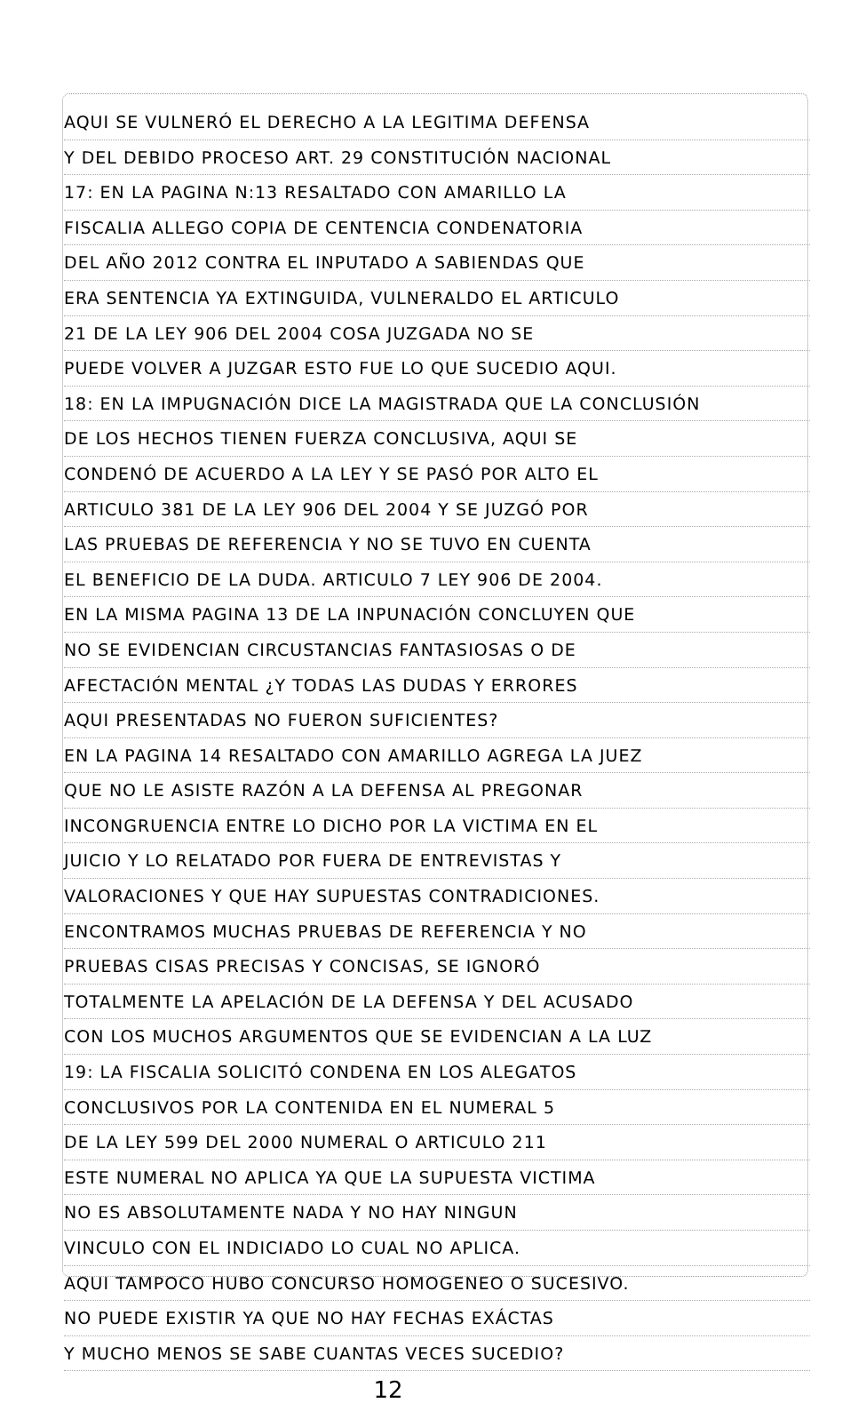AQUI SE VULNERÓ EL DERECHO A LA LEGITIMA DEFENSA
Y DEL DEBIDO PROCESO ART. 29 CONSTITUCIÓN NACIONAL
17: EN LA PAGINA N:13 RESALTADO CON AMARILLO LA
FISCALIA ALLEGO COPIA DE CENTENCIA CONDENATORIA
DEL AÑO 2012 CONTRA EL INPUTADO A SABIENDAS QUE
ERA SENTENCIA YA EXTINGUIDA, VULNERALDO EL ARTICULO
21 DE LA LEY 906 DEL 2004 COSA JUZGADA NO SE
PUEDE VOLVER A JUZGAR ESTO FUE LO QUE SUCEDIO AQUI.
18: EN LA IMPUGNACIÓN DICE LA MAGISTRADA QUE LA CONCLUSIÓN
DE LOS HECHOS TIENEN FUERZA CONCLUSIVA, AQUI SE
CONDENÓ DE ACUERDO A LA LEY Y SE PASÓ POR ALTO EL
ARTICULO 381 DE LA LEY 906 DEL 2004 Y SE JUZGÓ POR
LAS PRUEBAS DE REFERENCIA Y NO SE TUVO EN CUENTA
EL BENEFICIO DE LA DUDA. ARTICULO 7 LEY 906 DE 2004.
EN LA MISMA PAGINA 13 DE LA INPUNACIÓN CONCLUYEN QUE
NO SE EVIDENCIAN CIRCUSTANCIAS FANTASIOSAS O DE
AFECTACIÓN MENTAL ¿Y TODAS LAS DUDAS Y ERRORES
AQUI PRESENTADAS NO FUERON SUFICIENTES?
EN LA PAGINA 14 RESALTADO CON AMARILLO AGREGA LA JUEZ
QUE NO LE ASISTE RAZÓN A LA DEFENSA AL PREGONAR
INCONGRUENCIA ENTRE LO DICHO POR LA VICTIMA EN EL
JUICIO Y LO RELATADO POR FUERA DE ENTREVISTAS Y
VALORACIONES Y QUE HAY SUPUESTAS CONTRADICIONES.
ENCONTRAMOS MUCHAS PRUEBAS DE REFERENCIA Y NO
PRUEBAS CISAS PRECISAS Y CONCISAS, SE IGNORÓ
TOTALMENTE LA APELACIÓN DE LA DEFENSA Y DEL ACUSADO
CON LOS MUCHOS ARGUMENTOS QUE SE EVIDENCIAN A LA LUZ
19: LA FISCALIA SOLICITÓ CONDENA EN LOS ALEGATOS
CONCLUSIVOS POR LA CONTENIDA EN EL NUMERAL 5
DE LA LEY 599 DEL 2000 NUMERAL O ARTICULO 211
ESTE NUMERAL NO APLICA YA QUE LA SUPUESTA VICTIMA
NO ES ABSOLUTAMENTE NADA Y NO HAY NINGUN
VINCULO CON EL INDICIADO LO CUAL NO APLICA.
AQUI TAMPOCO HUBO CONCURSO HOMOGENEO O SUCESIVO.
NO PUEDE EXISTIR YA QUE NO HAY FECHAS EXÁCTAS
Y MUCHO MENOS SE SABE CUANTAS VECES SUCEDIO?
12